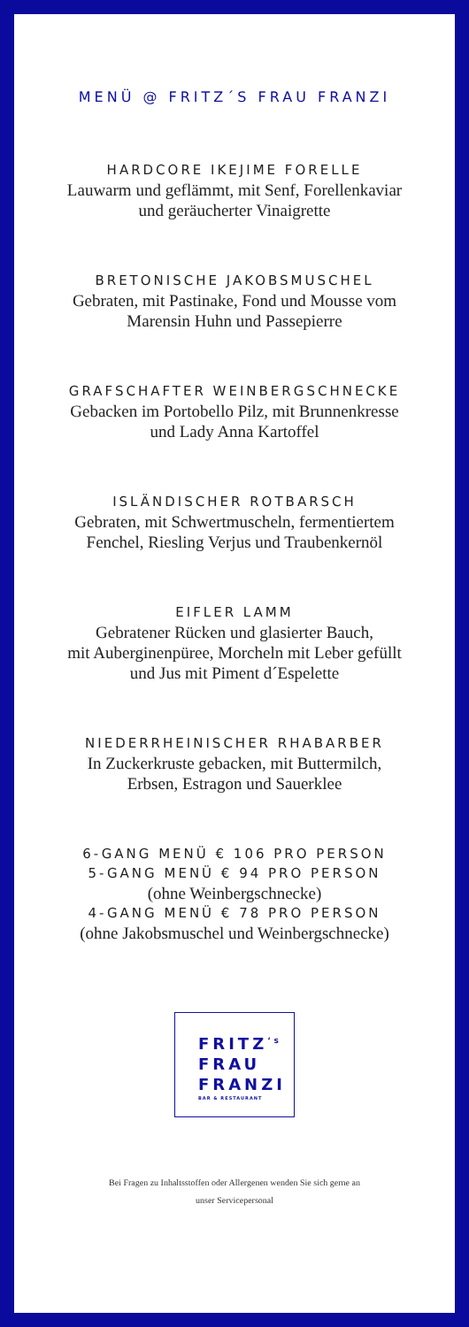MENÜ @ FRITZ´S FRAU FRANZI
HARDCORE IKEJIME FORELLE
Lauwarm und geflämmt, mit Senf, Forellenkaviar
und geräucherter Vinaigrette
BRETONISCHE JAKOBSMUSCHEL
Gebraten, mit Pastinake, Fond und Mousse vom
Marensin Huhn und Passepierre
GRAFSCHAFTER WEINBERGSCHNECKE
Gebacken im Portobello Pilz, mit Brunnenkresse
und Lady Anna Kartoffel
ISLÄNDISCHER ROTBARSCH
Gebraten, mit Schwertmuscheln, fermentiertem
Fenchel, Riesling Verjus und Traubenkernöl
EIFLER LAMM
Gebratener Rücken und glasierter Bauch,
mit Auberginenpüree, Morcheln mit Leber gefüllt
und Jus mit Piment d´Espelette
NIEDERRHEINISCHER RHABARBER
In Zuckerkruste gebacken, mit Buttermilch,
Erbsen, Estragon und Sauerklee
6-GANG MENÜ € 106 PRO PERSON
5-GANG MENÜ € 94 PRO PERSON
(ohne Weinbergschnecke)
4-GANG MENÜ € 78 PRO PERSON
(ohne Jakobsmuschel und Weinbergschnecke)
FRITZ<sup>‘s</sup>
FRAU
FRANZI
BAR & RESTAURANT
Bei Fragen zu Inhaltsstoffen oder Allergenen wenden Sie sich gerne an
unser Servicepersonal